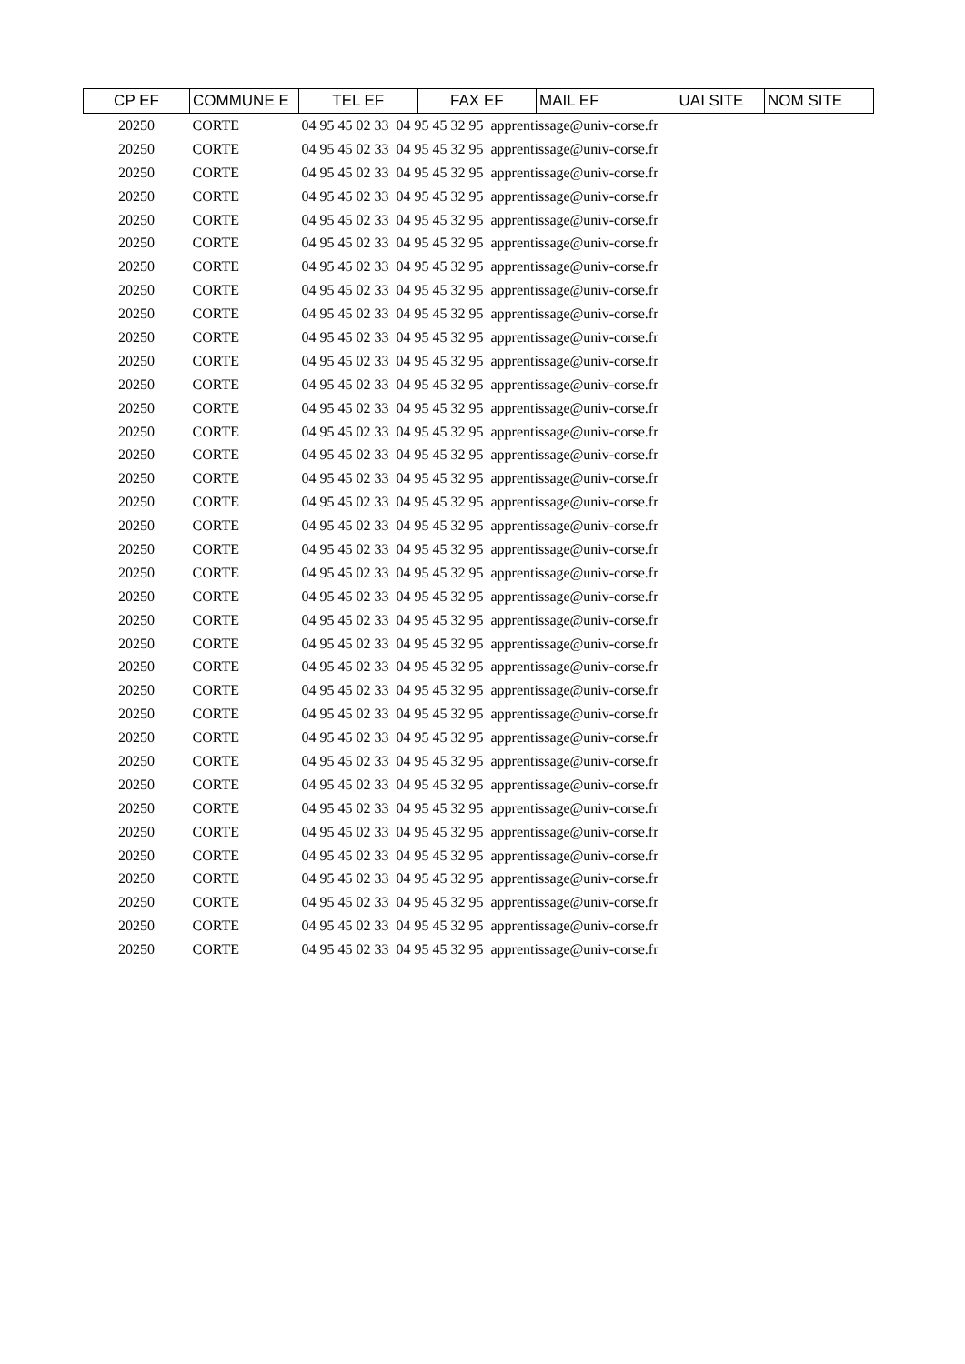| CP EF | COMMUNE E | TEL EF | FAX EF | MAIL EF | UAI SITE | NOM SITE |
| --- | --- | --- | --- | --- | --- | --- |
| 20250 | CORTE | 04 95 45 02 33 04 95 45 32 95 apprentissage@univ-corse.fr | | | | |
| 20250 | CORTE | 04 95 45 02 33 04 95 45 32 95 apprentissage@univ-corse.fr | | | | |
| 20250 | CORTE | 04 95 45 02 33 04 95 45 32 95 apprentissage@univ-corse.fr | | | | |
| 20250 | CORTE | 04 95 45 02 33 04 95 45 32 95 apprentissage@univ-corse.fr | | | | |
| 20250 | CORTE | 04 95 45 02 33 04 95 45 32 95 apprentissage@univ-corse.fr | | | | |
| 20250 | CORTE | 04 95 45 02 33 04 95 45 32 95 apprentissage@univ-corse.fr | | | | |
| 20250 | CORTE | 04 95 45 02 33 04 95 45 32 95 apprentissage@univ-corse.fr | | | | |
| 20250 | CORTE | 04 95 45 02 33 04 95 45 32 95 apprentissage@univ-corse.fr | | | | |
| 20250 | CORTE | 04 95 45 02 33 04 95 45 32 95 apprentissage@univ-corse.fr | | | | |
| 20250 | CORTE | 04 95 45 02 33 04 95 45 32 95 apprentissage@univ-corse.fr | | | | |
| 20250 | CORTE | 04 95 45 02 33 04 95 45 32 95 apprentissage@univ-corse.fr | | | | |
| 20250 | CORTE | 04 95 45 02 33 04 95 45 32 95 apprentissage@univ-corse.fr | | | | |
| 20250 | CORTE | 04 95 45 02 33 04 95 45 32 95 apprentissage@univ-corse.fr | | | | |
| 20250 | CORTE | 04 95 45 02 33 04 95 45 32 95 apprentissage@univ-corse.fr | | | | |
| 20250 | CORTE | 04 95 45 02 33 04 95 45 32 95 apprentissage@univ-corse.fr | | | | |
| 20250 | CORTE | 04 95 45 02 33 04 95 45 32 95 apprentissage@univ-corse.fr | | | | |
| 20250 | CORTE | 04 95 45 02 33 04 95 45 32 95 apprentissage@univ-corse.fr | | | | |
| 20250 | CORTE | 04 95 45 02 33 04 95 45 32 95 apprentissage@univ-corse.fr | | | | |
| 20250 | CORTE | 04 95 45 02 33 04 95 45 32 95 apprentissage@univ-corse.fr | | | | |
| 20250 | CORTE | 04 95 45 02 33 04 95 45 32 95 apprentissage@univ-corse.fr | | | | |
| 20250 | CORTE | 04 95 45 02 33 04 95 45 32 95 apprentissage@univ-corse.fr | | | | |
| 20250 | CORTE | 04 95 45 02 33 04 95 45 32 95 apprentissage@univ-corse.fr | | | | |
| 20250 | CORTE | 04 95 45 02 33 04 95 45 32 95 apprentissage@univ-corse.fr | | | | |
| 20250 | CORTE | 04 95 45 02 33 04 95 45 32 95 apprentissage@univ-corse.fr | | | | |
| 20250 | CORTE | 04 95 45 02 33 04 95 45 32 95 apprentissage@univ-corse.fr | | | | |
| 20250 | CORTE | 04 95 45 02 33 04 95 45 32 95 apprentissage@univ-corse.fr | | | | |
| 20250 | CORTE | 04 95 45 02 33 04 95 45 32 95 apprentissage@univ-corse.fr | | | | |
| 20250 | CORTE | 04 95 45 02 33 04 95 45 32 95 apprentissage@univ-corse.fr | | | | |
| 20250 | CORTE | 04 95 45 02 33 04 95 45 32 95 apprentissage@univ-corse.fr | | | | |
| 20250 | CORTE | 04 95 45 02 33 04 95 45 32 95 apprentissage@univ-corse.fr | | | | |
| 20250 | CORTE | 04 95 45 02 33 04 95 45 32 95 apprentissage@univ-corse.fr | | | | |
| 20250 | CORTE | 04 95 45 02 33 04 95 45 32 95 apprentissage@univ-corse.fr | | | | |
| 20250 | CORTE | 04 95 45 02 33 04 95 45 32 95 apprentissage@univ-corse.fr | | | | |
| 20250 | CORTE | 04 95 45 02 33 04 95 45 32 95 apprentissage@univ-corse.fr | | | | |
| 20250 | CORTE | 04 95 45 02 33 04 95 45 32 95 apprentissage@univ-corse.fr | | | | |
| 20250 | CORTE | 04 95 45 02 33 04 95 45 32 95 apprentissage@univ-corse.fr | | | | |